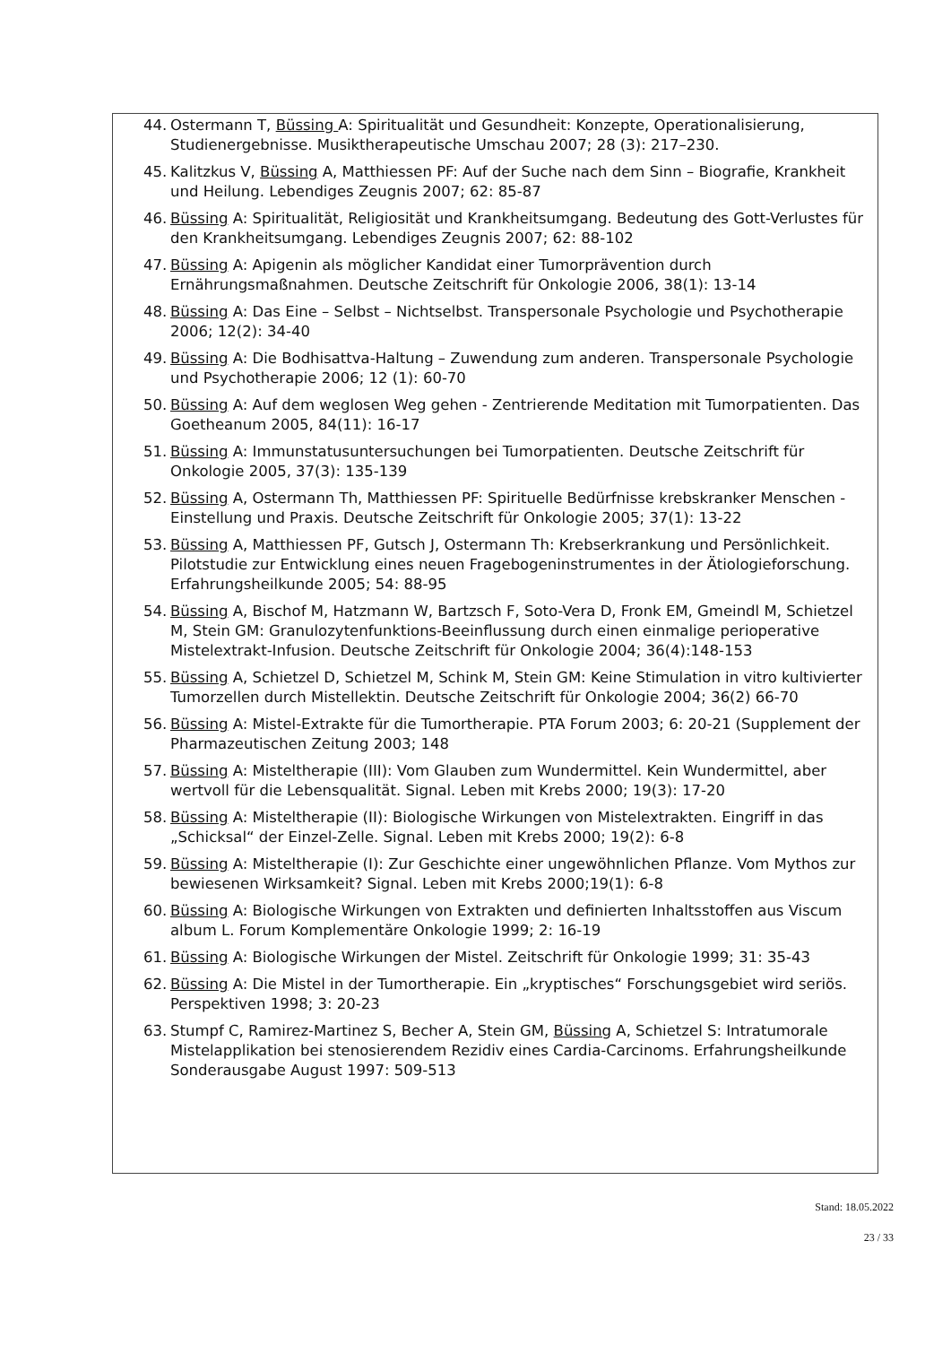44. Ostermann T, Büssing A: Spiritualität und Gesundheit: Konzepte, Operationalisierung, Studienergebnisse. Musiktherapeutische Umschau 2007; 28 (3): 217–230.
45. Kalitzkus V, Büssing A, Matthiessen PF: Auf der Suche nach dem Sinn – Biografie, Krankheit und Heilung. Lebendiges Zeugnis 2007; 62: 85-87
46. Büssing A: Spiritualität, Religiosität und Krankheitsumgang. Bedeutung des Gott-Verlustes für den Krankheitsumgang. Lebendiges Zeugnis 2007; 62: 88-102
47. Büssing A: Apigenin als möglicher Kandidat einer Tumorprävention durch Ernährungsmaßnahmen. Deutsche Zeitschrift für Onkologie 2006, 38(1): 13-14
48. Büssing A: Das Eine – Selbst – Nichtselbst. Transpersonale Psychologie und Psychotherapie 2006; 12(2): 34-40
49. Büssing A: Die Bodhisattva-Haltung – Zuwendung zum anderen. Transpersonale Psychologie und Psychotherapie 2006; 12 (1): 60-70
50. Büssing A: Auf dem weglosen Weg gehen - Zentrierende Meditation mit Tumorpatienten. Das Goetheanum 2005, 84(11): 16-17
51. Büssing A: Immunstatusuntersuchungen bei Tumorpatienten. Deutsche Zeitschrift für Onkologie 2005, 37(3): 135-139
52. Büssing A, Ostermann Th, Matthiessen PF: Spirituelle Bedürfnisse krebskranker Menschen - Einstellung und Praxis. Deutsche Zeitschrift für Onkologie 2005; 37(1): 13-22
53. Büssing A, Matthiessen PF, Gutsch J, Ostermann Th: Krebserkrankung und Persönlichkeit. Pilotstudie zur Entwicklung eines neuen Fragebogeninstrumentes in der Ätiologieforschung. Erfahrungsheilkunde 2005; 54: 88-95
54. Büssing A, Bischof M, Hatzmann W, Bartzsch F, Soto-Vera D, Fronk EM, Gmeindl M, Schietzel M, Stein GM: Granulozytenfunktions-Beeinflussung durch einen einmalige perioperative Mistelextrakt-Infusion. Deutsche Zeitschrift für Onkologie 2004; 36(4):148-153
55. Büssing A, Schietzel D, Schietzel M, Schink M, Stein GM: Keine Stimulation in vitro kultivierter Tumorzellen durch Mistellektin. Deutsche Zeitschrift für Onkologie 2004; 36(2) 66-70
56. Büssing A: Mistel-Extrakte für die Tumortherapie. PTA Forum 2003; 6: 20-21 (Supplement der Pharmazeutischen Zeitung 2003; 148
57. Büssing A: Misteltherapie (III): Vom Glauben zum Wundermittel. Kein Wundermittel, aber wertvoll für die Lebensqualität. Signal. Leben mit Krebs 2000; 19(3): 17-20
58. Büssing A: Misteltherapie (II): Biologische Wirkungen von Mistelextrakten. Eingriff in das „Schicksal“ der Einzel-Zelle. Signal. Leben mit Krebs 2000; 19(2): 6-8
59. Büssing A: Misteltherapie (I): Zur Geschichte einer ungewöhnlichen Pflanze. Vom Mythos zur bewiesenen Wirksamkeit? Signal. Leben mit Krebs 2000;19(1): 6-8
60. Büssing A: Biologische Wirkungen von Extrakten und definierten Inhaltsstoffen aus Viscum album L. Forum Komplementäre Onkologie 1999; 2: 16-19
61. Büssing A: Biologische Wirkungen der Mistel. Zeitschrift für Onkologie 1999; 31: 35-43
62. Büssing A: Die Mistel in der Tumortherapie. Ein „kryptisches“ Forschungsgebiet wird seriös. Perspektiven 1998; 3: 20-23
63. Stumpf C, Ramirez-Martinez S, Becher A, Stein GM, Büssing A, Schietzel S: Intratumorale Mistelapplikation bei stenosierendem Rezidiv eines Cardia-Carcinoms. Erfahrungsheilkunde Sonderausgabe August 1997: 509-513
Stand: 18.05.2022
23 / 33